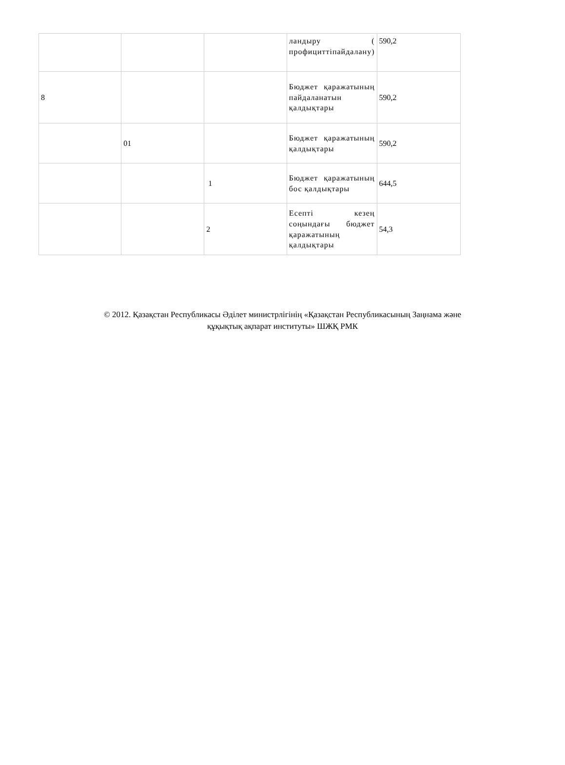| | | | ландыру ( профициттіпайдалану) | 590,2 |
| 8 | | | Бюджет қаражатының пайдаланатын қалдықтары | 590,2 |
| | 01 | | Бюджет қаражатының қалдықтары | 590,2 |
| | | 1 | Бюджет қаражатының бос қалдықтары | 644,5 |
| | | 2 | Есепті кезең соңындағы бюджет қаражатының қалдықтары | 54,3 |
© 2012. Қазақстан Республикасы Әділет министрлігінің «Қазақстан Республикасының Заңнама және
құқықтық ақпарат институты» ШЖҚ РМК